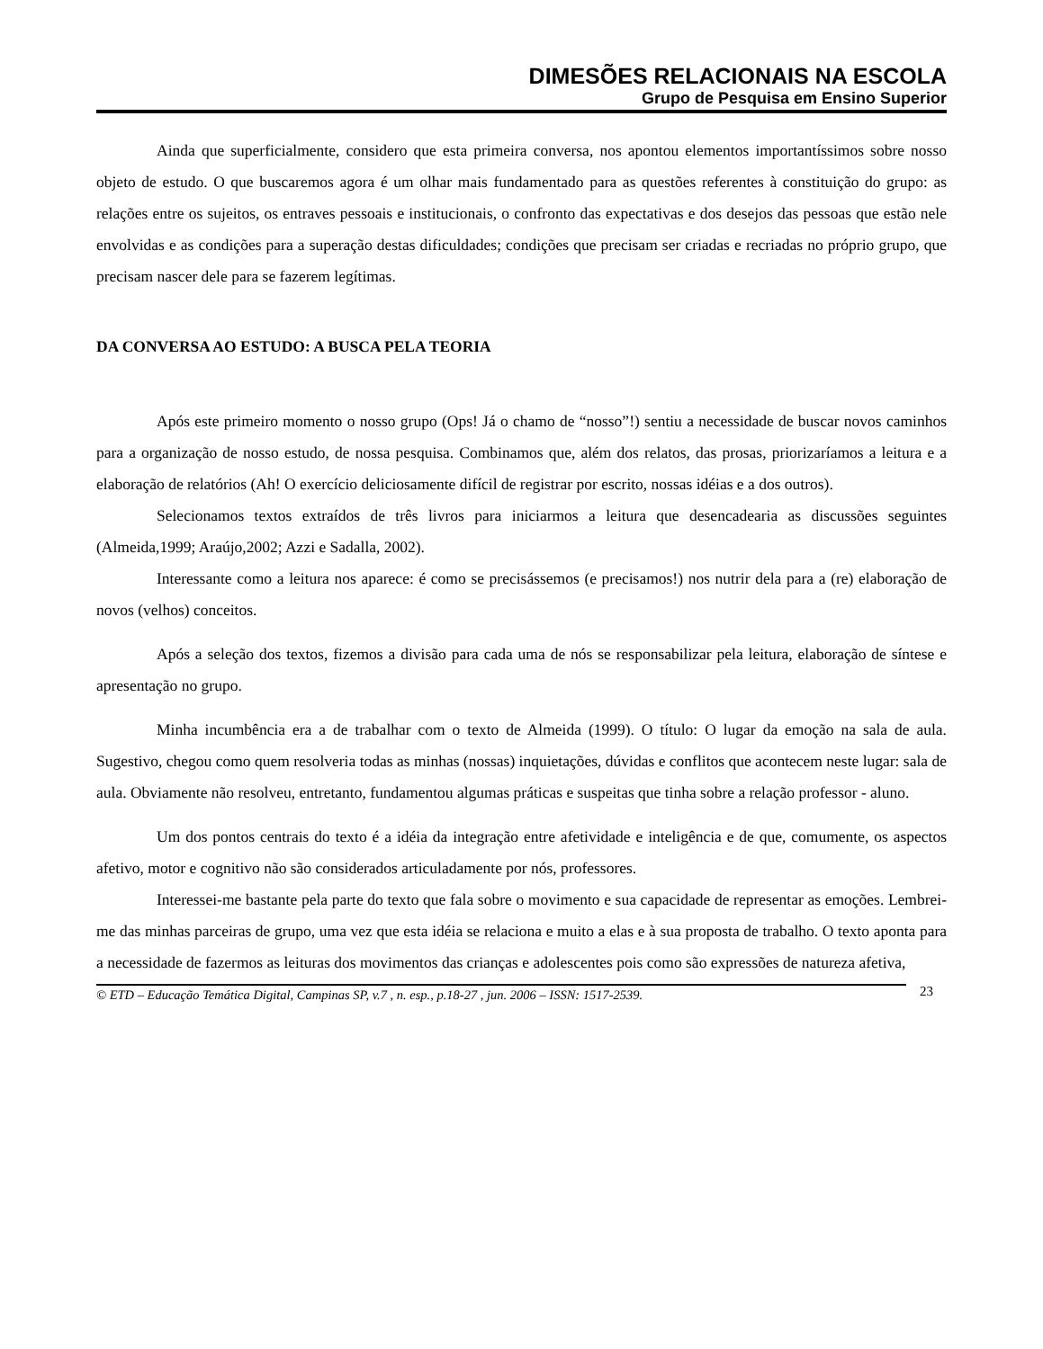DIMESÕES RELACIONAIS NA ESCOLA
Grupo de Pesquisa em Ensino Superior
Ainda que superficialmente, considero que esta primeira conversa, nos apontou elementos importantíssimos sobre nosso objeto de estudo. O que buscaremos agora é um olhar mais fundamentado para as questões referentes à constituição do grupo: as relações entre os sujeitos, os entraves pessoais e institucionais, o confronto das expectativas e dos desejos das pessoas que estão nele envolvidas e as condições para a superação destas dificuldades; condições que precisam ser criadas e recriadas no próprio grupo, que precisam nascer dele para se fazerem legítimas.
DA CONVERSA AO ESTUDO: A BUSCA PELA TEORIA
Após este primeiro momento o nosso grupo (Ops! Já o chamo de “nosso”!) sentiu a necessidade de buscar novos caminhos para a organização de nosso estudo, de nossa pesquisa. Combinamos que, além dos relatos, das prosas, priorizaríamos a leitura e a elaboração de relatórios (Ah! O exercício deliciosamente difícil de registrar por escrito, nossas idéias e a dos outros).
Selecionamos textos extraídos de três livros para iniciarmos a leitura que desencadearia as discussões seguintes (Almeida,1999; Araújo,2002; Azzi e Sadalla, 2002).
Interessante como a leitura nos aparece: é como se precisássemos (e precisamos!) nos nutrir dela para a (re) elaboração de novos (velhos) conceitos.
Após a seleção dos textos, fizemos a divisão para cada uma de nós se responsabilizar pela leitura, elaboração de síntese e apresentação no grupo.
Minha incumbência era a de trabalhar com o texto de Almeida (1999). O título: O lugar da emoção na sala de aula. Sugestivo, chegou como quem resolveria todas as minhas (nossas) inquietações, dúvidas e conflitos que acontecem neste lugar: sala de aula. Obviamente não resolveu, entretanto, fundamentou algumas práticas e suspeitas que tinha sobre a relação professor - aluno.
Um dos pontos centrais do texto é a idéia da integração entre afetividade e inteligência e de que, comumente, os aspectos afetivo, motor e cognitivo não são considerados articuladamente por nós, professores.
Interessei-me bastante pela parte do texto que fala sobre o movimento e sua capacidade de representar as emoções. Lembrei-me das minhas parceiras de grupo, uma vez que esta idéia se relaciona e muito a elas e à sua proposta de trabalho. O texto aponta para a necessidade de fazermos as leituras dos movimentos das crianças e adolescentes pois como são expressões de natureza afetiva,
© ETD – Educação Temática Digital, Campinas SP, v.7 , n. esp., p.18-27 , jun. 2006 – ISSN: 1517-2539. 23